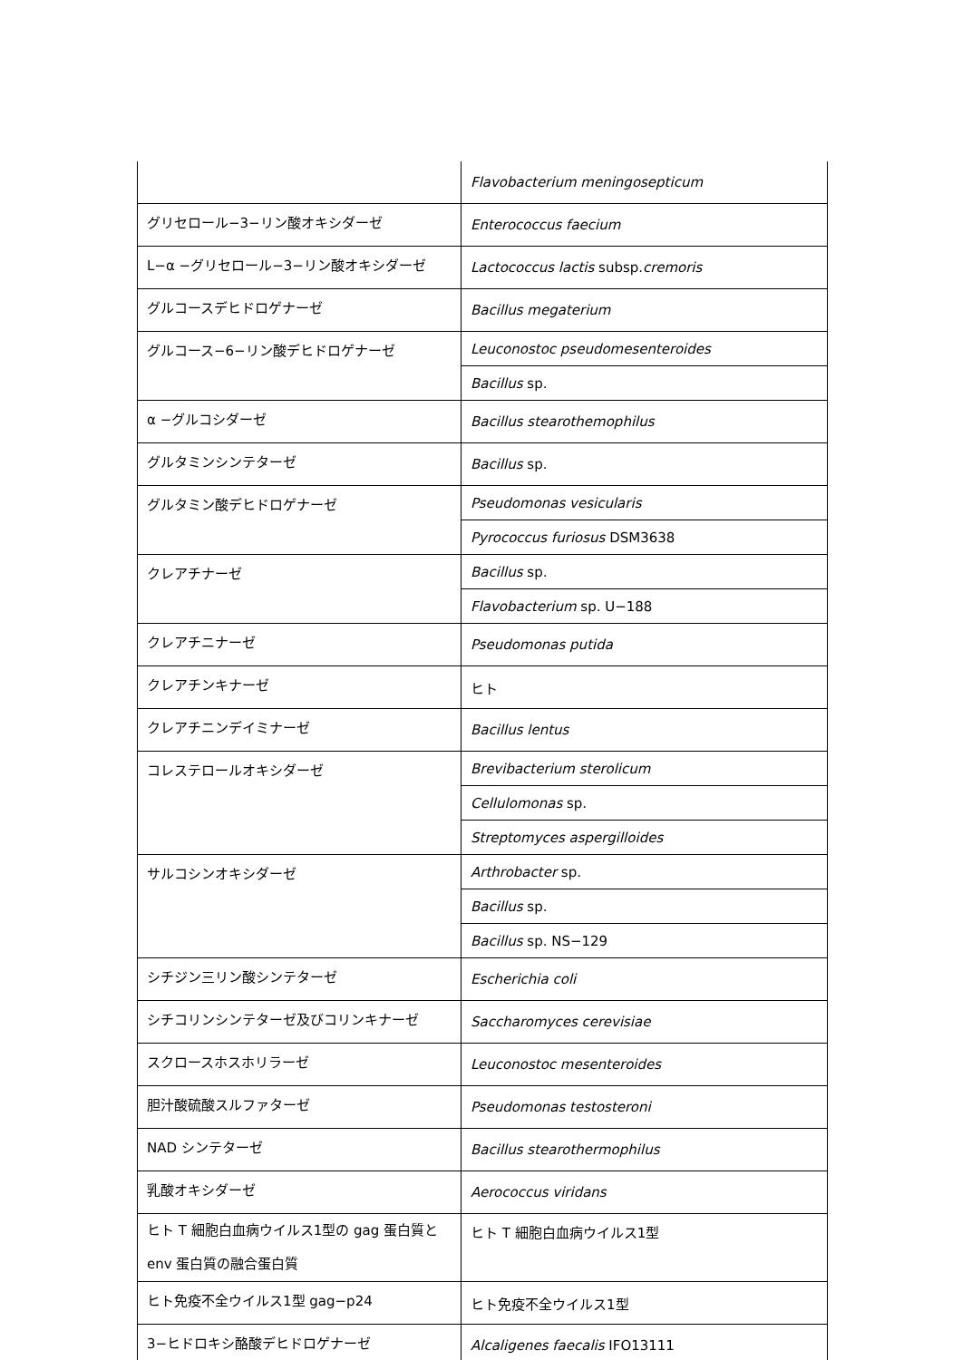| | Flavobacterium meningosepticum |
| グリセロール−3−リン酸オキシダーゼ | Enterococcus faecium |
| L−α −グリセロール−3−リン酸オキシダーゼ | Lactococcus lactis subsp. cremoris |
| グルコースデヒドロゲナーゼ | Bacillus megaterium |
| グルコース−6−リン酸デヒドロゲナーゼ | Leuconostoc pseudomesenteroides |
| | Bacillus sp. |
| α −グルコシダーゼ | Bacillus stearothemophilus |
| グルタミンシンテターゼ | Bacillus sp. |
| グルタミン酸デヒドロゲナーゼ | Pseudomonas vesicularis |
| | Pyrococcus furiosus DSM3638 |
| クレアチナーゼ | Bacillus sp. |
| | Flavobacterium sp. U−188 |
| クレアチニナーゼ | Pseudomonas putida |
| クレアチンキナーゼ | ヒト |
| クレアチニンデイミナーゼ | Bacillus lentus |
| コレステロールオキシダーゼ | Brevibacterium sterolicum |
| | Cellulomonas sp. |
| | Streptomyces aspergilloides |
| サルコシンオキシダーゼ | Arthrobacter sp. |
| | Bacillus sp. |
| | Bacillus sp. NS−129 |
| シチジン三リン酸シンテターゼ | Escherichia coli |
| シチコリンシンテターゼ及びコリンキナーゼ | Saccharomyces cerevisiae |
| スクロースホスホリラーゼ | Leuconostoc mesenteroides |
| 胆汁酸硫酸スルファターゼ | Pseudomonas testosteroni |
| NAD シンテターゼ | Bacillus stearothermophilus |
| 乳酸オキシダーゼ | Aerococcus viridans |
| ヒト T 細胞白血病ウイルス1型の gag 蛋白質と env 蛋白質の融合蛋白質 | ヒト T 細胞白血病ウイルス1型 |
| ヒト免疫不全ウイルス1型 gag−p24 | ヒト免疫不全ウイルス1型 |
| 3−ヒドロキシ酪酸デヒドロゲナーゼ | Alcaligenes faecalis IFO13111 |